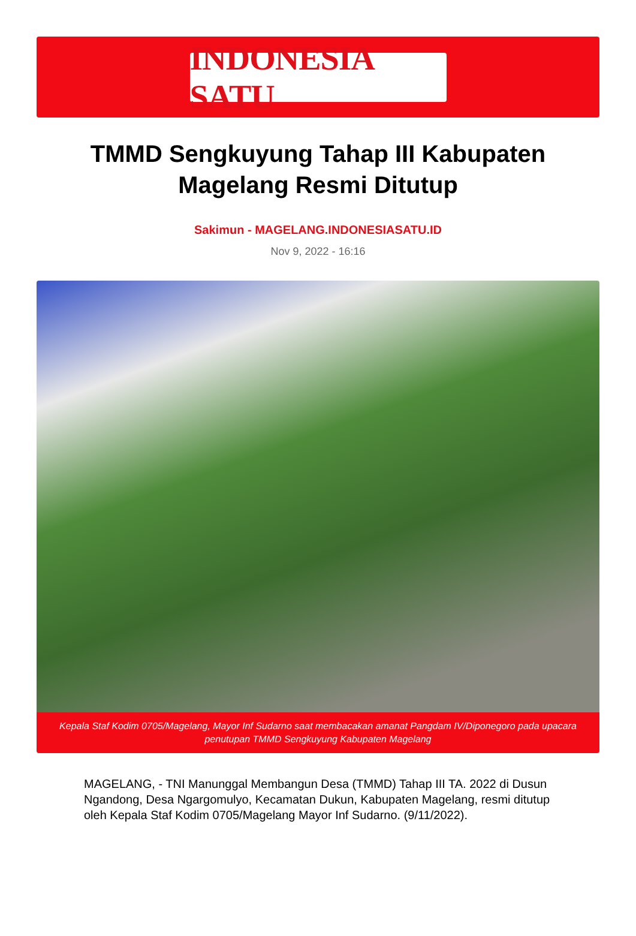INDONESIA SATU
TMMD Sengkuyung Tahap III Kabupaten Magelang Resmi Ditutup
Sakimun - MAGELANG.INDONESIASATU.ID
Nov 9, 2022 - 16:16
Kepala Staf Kodim 0705/Magelang, Mayor Inf Sudarno saat membacakan amanat Pangdam IV/Diponegoro pada upacara penutupan TMMD Sengkuyung Kabupaten Magelang
MAGELANG, - TNI Manunggal Membangun Desa (TMMD) Tahap III TA. 2022 di Dusun Ngandong, Desa Ngargomulyo, Kecamatan Dukun, Kabupaten Magelang, resmi ditutup oleh Kepala Staf Kodim 0705/Magelang Mayor Inf Sudarno. (9/11/2022).